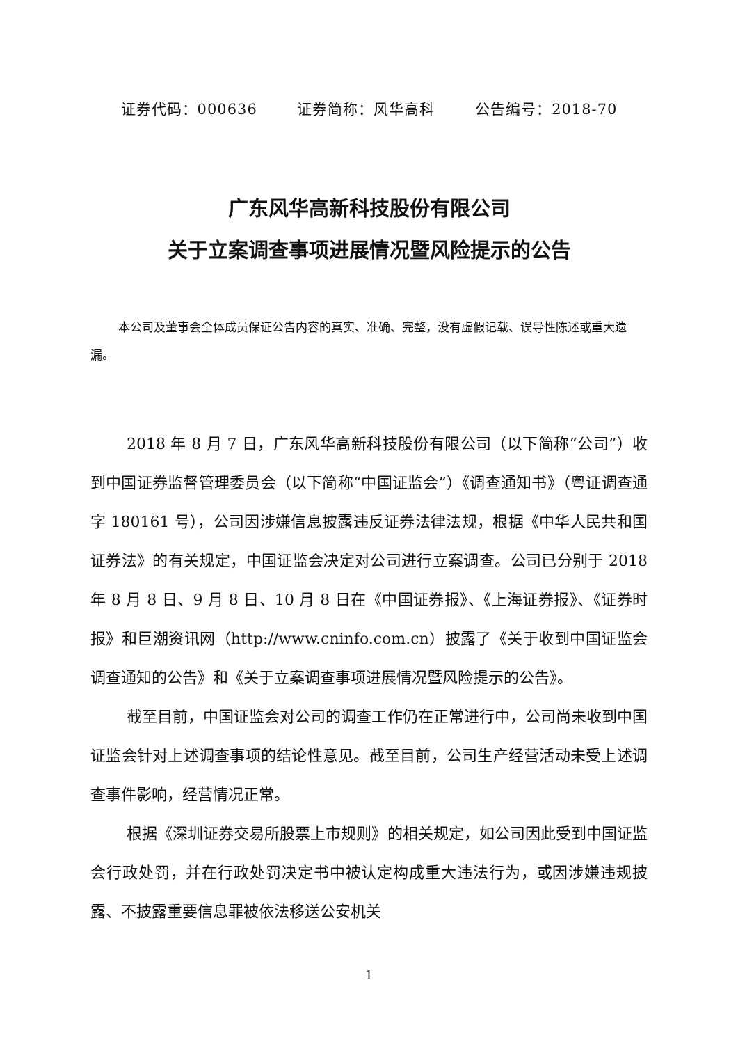证券代码：000636 证券简称：风华高科 公告编号：2018-70
广东风华高新科技股份有限公司
关于立案调查事项进展情况暨风险提示的公告
本公司及董事会全体成员保证公告内容的真实、准确、完整，没有虚假记载、误导性陈述或重大遗漏。
2018 年 8 月 7 日，广东风华高新科技股份有限公司（以下简称“公司”）收到中国证券监督管理委员会（以下简称“中国证监会”）《调查通知书》（粤证调查通字 180161 号），公司因涉嫌信息披露违反证券法律法规，根据《中华人民共和国证券法》的有关规定，中国证监会决定对公司进行立案调查。公司已分别于 2018 年 8 月 8 日、9 月 8 日、10 月 8 日在《中国证券报》、《上海证券报》、《证券时报》和巨潮资讯网（http://www.cninfo.com.cn）披露了《关于收到中国证监会调查通知的公告》和《关于立案调查事项进展情况暨风险提示的公告》。
截至目前，中国证监会对公司的调查工作仍在正常进行中，公司尚未收到中国证监会针对上述调查事项的结论性意见。截至目前，公司生产经营活动未受上述调查事件影响，经营情况正常。
根据《深圳证券交易所股票上市规则》的相关规定，如公司因此受到中国证监会行政处罚，并在行政处罚决定书中被认定构成重大违法行为，或因涉嫌违规披露、不披露重要信息罪被依法移送公安机关
1